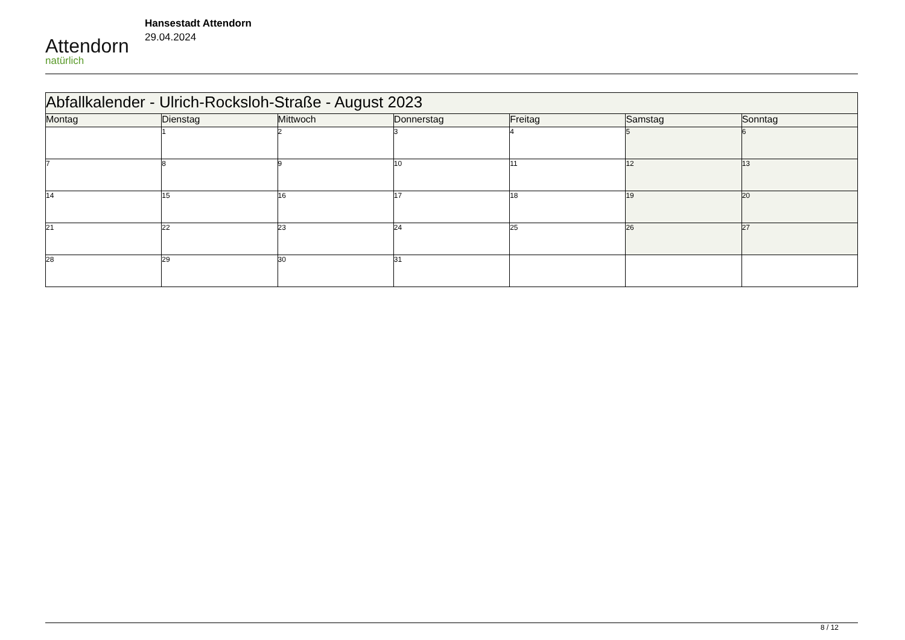Attendorn
natürlich
Hansestadt Attendorn
29.04.2024
| Abfallkalender - Ulrich-Rocksloh-Straße - August 2023 | | | | | | |
| Montag | Dienstag | Mittwoch | Donnerstag | Freitag | Samstag | Sonntag |
| | 1 | 2 | 3 | 4 | 5 | 6 |
| 7 | 8 | 9 | 10 | 11 | 12 | 13 |
| 14 | 15 | 16 | 17 | 18 | 19 | 20 |
| 21 | 22 | 23 | 24 | 25 | 26 | 27 |
| 28 | 29 | 30 | 31 | | | |
8 / 12